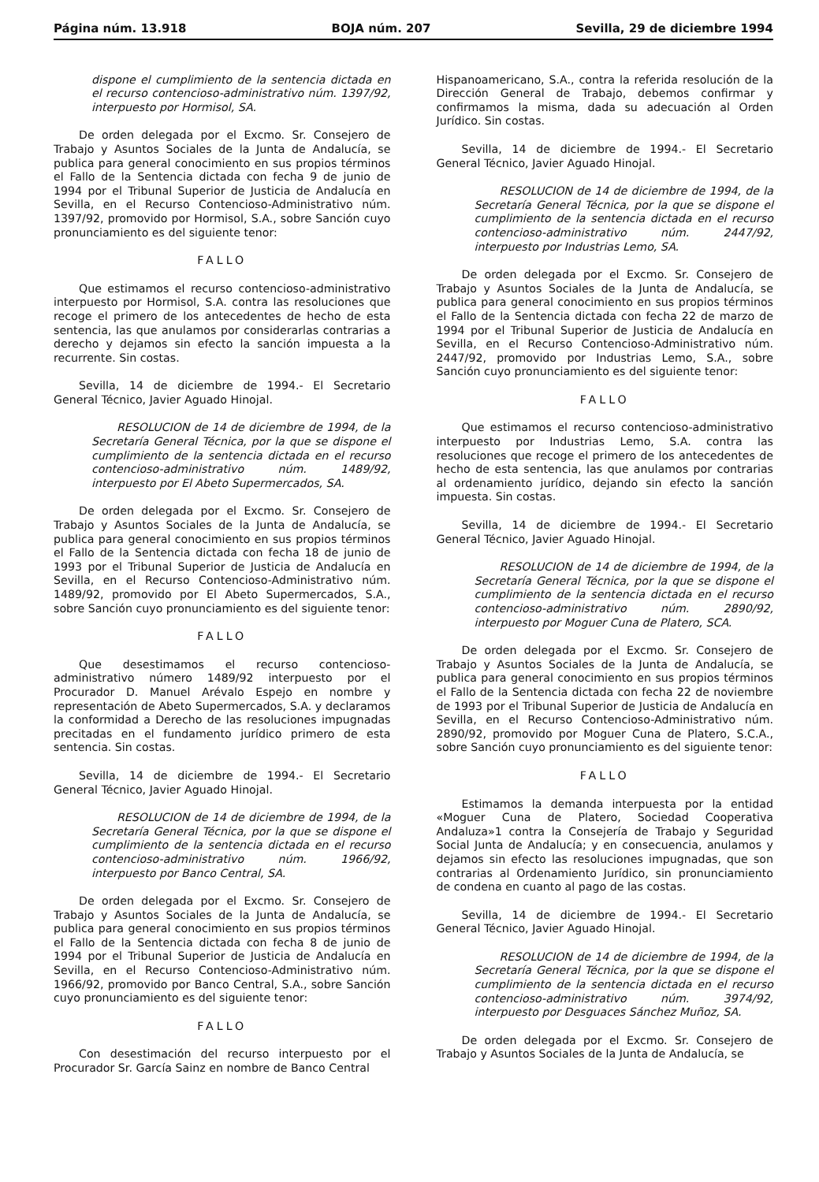Página núm. 13.918 BOJA núm. 207 Sevilla, 29 de diciembre 1994
dispone el cumplimiento de la sentencia dictada en el recurso contencioso-administrativo núm. 1397/92, interpuesto por Hormisol, SA.
De orden delegada por el Excmo. Sr. Consejero de Trabajo y Asuntos Sociales de la Junta de Andalucía, se publica para general conocimiento en sus propios términos el Fallo de la Sentencia dictada con fecha 9 de junio de 1994 por el Tribunal Superior de Justicia de Andalucía en Sevilla, en el Recurso Contencioso-Administrativo núm. 1397/92, promovido por Hormisol, S.A., sobre Sanción cuyo pronunciamiento es del siguiente tenor:
FALLO
Que estimamos el recurso contencioso-administrativo interpuesto por Hormisol, S.A. contra las resoluciones que recoge el primero de los antecedentes de hecho de esta sentencia, las que anulamos por considerarlas contrarias a derecho y dejamos sin efecto la sanción impuesta a la recurrente. Sin costas.
Sevilla, 14 de diciembre de 1994.- El Secretario General Técnico, Javier Aguado Hinojal.
RESOLUCION de 14 de diciembre de 1994, de la Secretaría General Técnica, por la que se dispone el cumplimiento de la sentencia dictada en el recurso contencioso-administrativo núm. 1489/92, interpuesto por El Abeto Supermercados, SA.
De orden delegada por el Excmo. Sr. Consejero de Trabajo y Asuntos Sociales de la Junta de Andalucía, se publica para general conocimiento en sus propios términos el Fallo de la Sentencia dictada con fecha 18 de junio de 1993 por el Tribunal Superior de Justicia de Andalucía en Sevilla, en el Recurso Contencioso-Administrativo núm. 1489/92, promovido por El Abeto Supermercados, S.A., sobre Sanción cuyo pronunciamiento es del siguiente tenor:
FALLO
Que desestimamos el recurso contencioso-administrativo número 1489/92 interpuesto por el Procurador D. Manuel Arévalo Espejo en nombre y representación de Abeto Supermercados, S.A. y declaramos la conformidad a Derecho de las resoluciones impugnadas precitadas en el fundamento jurídico primero de esta sentencia. Sin costas.
Sevilla, 14 de diciembre de 1994.- El Secretario General Técnico, Javier Aguado Hinojal.
RESOLUCION de 14 de diciembre de 1994, de la Secretaría General Técnica, por la que se dispone el cumplimiento de la sentencia dictada en el recurso contencioso-administrativo núm. 1966/92, interpuesto por Banco Central, SA.
De orden delegada por el Excmo. Sr. Consejero de Trabajo y Asuntos Sociales de la Junta de Andalucía, se publica para general conocimiento en sus propios términos el Fallo de la Sentencia dictada con fecha 8 de junio de 1994 por el Tribunal Superior de Justicia de Andalucía en Sevilla, en el Recurso Contencioso-Administrativo núm. 1966/92, promovido por Banco Central, S.A., sobre Sanción cuyo pronunciamiento es del siguiente tenor:
FALLO
Con desestimación del recurso interpuesto por el Procurador Sr. García Sainz en nombre de Banco Central
Hispanoamericano, S.A., contra la referida resolución de la Dirección General de Trabajo, debemos confirmar y confirmamos la misma, dada su adecuación al Orden Jurídico. Sin costas.
Sevilla, 14 de diciembre de 1994.- El Secretario General Técnico, Javier Aguado Hinojal.
RESOLUCION de 14 de diciembre de 1994, de la Secretaría General Técnica, por la que se dispone el cumplimiento de la sentencia dictada en el recurso contencioso-administrativo núm. 2447/92, interpuesto por Industrias Lemo, SA.
De orden delegada por el Excmo. Sr. Consejero de Trabajo y Asuntos Sociales de la Junta de Andalucía, se publica para general conocimiento en sus propios términos el Fallo de la Sentencia dictada con fecha 22 de marzo de 1994 por el Tribunal Superior de Justicia de Andalucía en Sevilla, en el Recurso Contencioso-Administrativo núm. 2447/92, promovido por Industrias Lemo, S.A., sobre Sanción cuyo pronunciamiento es del siguiente tenor:
FALLO
Que estimamos el recurso contencioso-administrativo interpuesto por Industrias Lemo, S.A. contra las resoluciones que recoge el primero de los antecedentes de hecho de esta sentencia, las que anulamos por contrarias al ordenamiento jurídico, dejando sin efecto la sanción impuesta. Sin costas.
Sevilla, 14 de diciembre de 1994.- El Secretario General Técnico, Javier Aguado Hinojal.
RESOLUCION de 14 de diciembre de 1994, de la Secretaría General Técnica, por la que se dispone el cumplimiento de la sentencia dictada en el recurso contencioso-administrativo núm. 2890/92, interpuesto por Moguer Cuna de Platero, SCA.
De orden delegada por el Excmo. Sr. Consejero de Trabajo y Asuntos Sociales de la Junta de Andalucía, se publica para general conocimiento en sus propios términos el Fallo de la Sentencia dictada con fecha 22 de noviembre de 1993 por el Tribunal Superior de Justicia de Andalucía en Sevilla, en el Recurso Contencioso-Administrativo núm. 2890/92, promovido por Moguer Cuna de Platero, S.C.A., sobre Sanción cuyo pronunciamiento es del siguiente tenor:
FALLO
Estimamos la demanda interpuesta por la entidad «Moguer Cuna de Platero, Sociedad Cooperativa Andaluza»1 contra la Consejería de Trabajo y Seguridad Social Junta de Andalucía; y en consecuencia, anulamos y dejamos sin efecto las resoluciones impugnadas, que son contrarias al Ordenamiento Jurídico, sin pronunciamiento de condena en cuanto al pago de las costas.
Sevilla, 14 de diciembre de 1994.- El Secretario General Técnico, Javier Aguado Hinojal.
RESOLUCION de 14 de diciembre de 1994, de la Secretaría General Técnica, por la que se dispone el cumplimiento de la sentencia dictada en el recurso contencioso-administrativo núm. 3974/92, interpuesto por Desguaces Sánchez Muñoz, SA.
De orden delegada por el Excmo. Sr. Consejero de Trabajo y Asuntos Sociales de la Junta de Andalucía, se